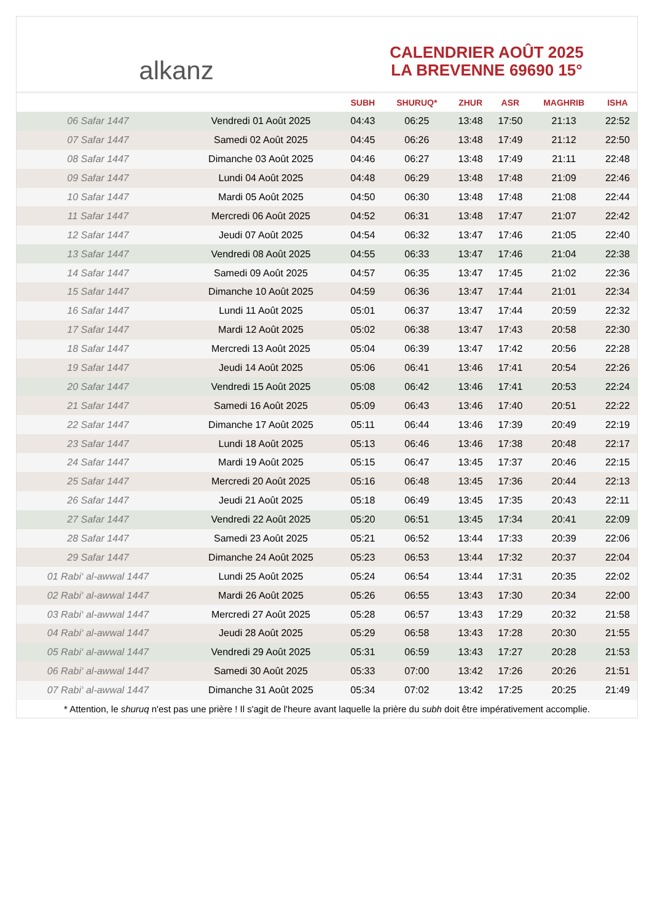alkanz
CALENDRIER AOÛT 2025
LA BREVENNE 69690 15°
| | | SUBH | SHURUQ* | ZHUR | ASR | MAGHRIB | ISHA |
| --- | --- | --- | --- | --- | --- | --- | --- |
| 06 Safar 1447 | Vendredi 01 Août 2025 | 04:43 | 06:25 | 13:48 | 17:50 | 21:13 | 22:52 |
| 07 Safar 1447 | Samedi 02 Août 2025 | 04:45 | 06:26 | 13:48 | 17:49 | 21:12 | 22:50 |
| 08 Safar 1447 | Dimanche 03 Août 2025 | 04:46 | 06:27 | 13:48 | 17:49 | 21:11 | 22:48 |
| 09 Safar 1447 | Lundi 04 Août 2025 | 04:48 | 06:29 | 13:48 | 17:48 | 21:09 | 22:46 |
| 10 Safar 1447 | Mardi 05 Août 2025 | 04:50 | 06:30 | 13:48 | 17:48 | 21:08 | 22:44 |
| 11 Safar 1447 | Mercredi 06 Août 2025 | 04:52 | 06:31 | 13:48 | 17:47 | 21:07 | 22:42 |
| 12 Safar 1447 | Jeudi 07 Août 2025 | 04:54 | 06:32 | 13:47 | 17:46 | 21:05 | 22:40 |
| 13 Safar 1447 | Vendredi 08 Août 2025 | 04:55 | 06:33 | 13:47 | 17:46 | 21:04 | 22:38 |
| 14 Safar 1447 | Samedi 09 Août 2025 | 04:57 | 06:35 | 13:47 | 17:45 | 21:02 | 22:36 |
| 15 Safar 1447 | Dimanche 10 Août 2025 | 04:59 | 06:36 | 13:47 | 17:44 | 21:01 | 22:34 |
| 16 Safar 1447 | Lundi 11 Août 2025 | 05:01 | 06:37 | 13:47 | 17:44 | 20:59 | 22:32 |
| 17 Safar 1447 | Mardi 12 Août 2025 | 05:02 | 06:38 | 13:47 | 17:43 | 20:58 | 22:30 |
| 18 Safar 1447 | Mercredi 13 Août 2025 | 05:04 | 06:39 | 13:47 | 17:42 | 20:56 | 22:28 |
| 19 Safar 1447 | Jeudi 14 Août 2025 | 05:06 | 06:41 | 13:46 | 17:41 | 20:54 | 22:26 |
| 20 Safar 1447 | Vendredi 15 Août 2025 | 05:08 | 06:42 | 13:46 | 17:41 | 20:53 | 22:24 |
| 21 Safar 1447 | Samedi 16 Août 2025 | 05:09 | 06:43 | 13:46 | 17:40 | 20:51 | 22:22 |
| 22 Safar 1447 | Dimanche 17 Août 2025 | 05:11 | 06:44 | 13:46 | 17:39 | 20:49 | 22:19 |
| 23 Safar 1447 | Lundi 18 Août 2025 | 05:13 | 06:46 | 13:46 | 17:38 | 20:48 | 22:17 |
| 24 Safar 1447 | Mardi 19 Août 2025 | 05:15 | 06:47 | 13:45 | 17:37 | 20:46 | 22:15 |
| 25 Safar 1447 | Mercredi 20 Août 2025 | 05:16 | 06:48 | 13:45 | 17:36 | 20:44 | 22:13 |
| 26 Safar 1447 | Jeudi 21 Août 2025 | 05:18 | 06:49 | 13:45 | 17:35 | 20:43 | 22:11 |
| 27 Safar 1447 | Vendredi 22 Août 2025 | 05:20 | 06:51 | 13:45 | 17:34 | 20:41 | 22:09 |
| 28 Safar 1447 | Samedi 23 Août 2025 | 05:21 | 06:52 | 13:44 | 17:33 | 20:39 | 22:06 |
| 29 Safar 1447 | Dimanche 24 Août 2025 | 05:23 | 06:53 | 13:44 | 17:32 | 20:37 | 22:04 |
| 01 Rabi‘ al-awwal 1447 | Lundi 25 Août 2025 | 05:24 | 06:54 | 13:44 | 17:31 | 20:35 | 22:02 |
| 02 Rabi‘ al-awwal 1447 | Mardi 26 Août 2025 | 05:26 | 06:55 | 13:43 | 17:30 | 20:34 | 22:00 |
| 03 Rabi‘ al-awwal 1447 | Mercredi 27 Août 2025 | 05:28 | 06:57 | 13:43 | 17:29 | 20:32 | 21:58 |
| 04 Rabi‘ al-awwal 1447 | Jeudi 28 Août 2025 | 05:29 | 06:58 | 13:43 | 17:28 | 20:30 | 21:55 |
| 05 Rabi‘ al-awwal 1447 | Vendredi 29 Août 2025 | 05:31 | 06:59 | 13:43 | 17:27 | 20:28 | 21:53 |
| 06 Rabi‘ al-awwal 1447 | Samedi 30 Août 2025 | 05:33 | 07:00 | 13:42 | 17:26 | 20:26 | 21:51 |
| 07 Rabi‘ al-awwal 1447 | Dimanche 31 Août 2025 | 05:34 | 07:02 | 13:42 | 17:25 | 20:25 | 21:49 |
* Attention, le shuruq n'est pas une prière ! Il s'agit de l'heure avant laquelle la prière du subh doit être impérativement accomplie.